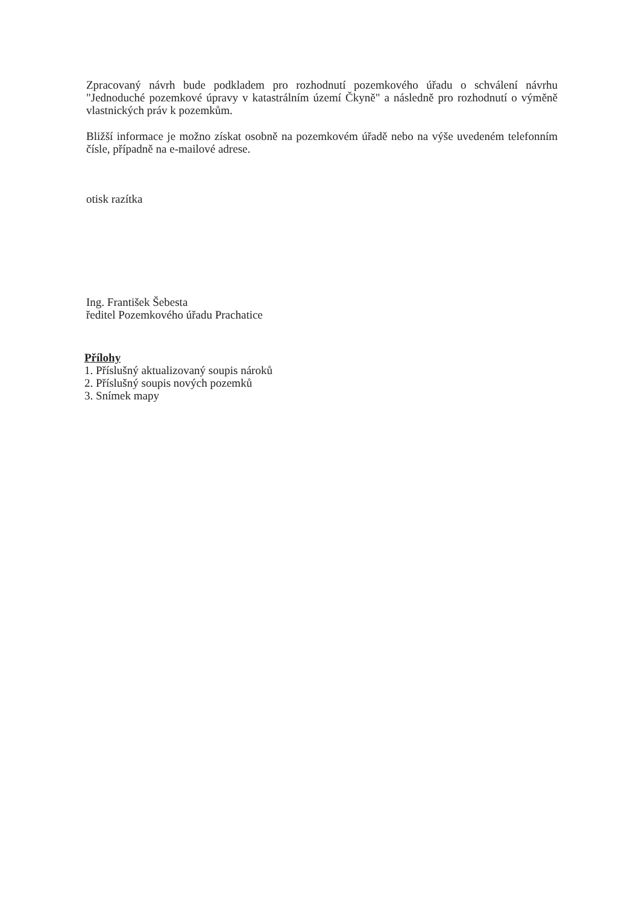Zpracovaný návrh bude podkladem pro rozhodnutí pozemkového úřadu o schválení návrhu "Jednoduché pozemkové úpravy v katastrálním území Čkyně" a následně pro rozhodnutí o výměně vlastnických práv k pozemkům.
Bližší informace je možno získat osobně na pozemkovém úřadě nebo na výše uvedeném telefonním čísle, případně na e-mailové adrese.
otisk razítka
Ing. František Šebesta
ředitel Pozemkového úřadu Prachatice
Přílohy
1. Příslušný aktualizovaný soupis nároků
2. Příslušný soupis nových pozemků
3. Snímek mapy